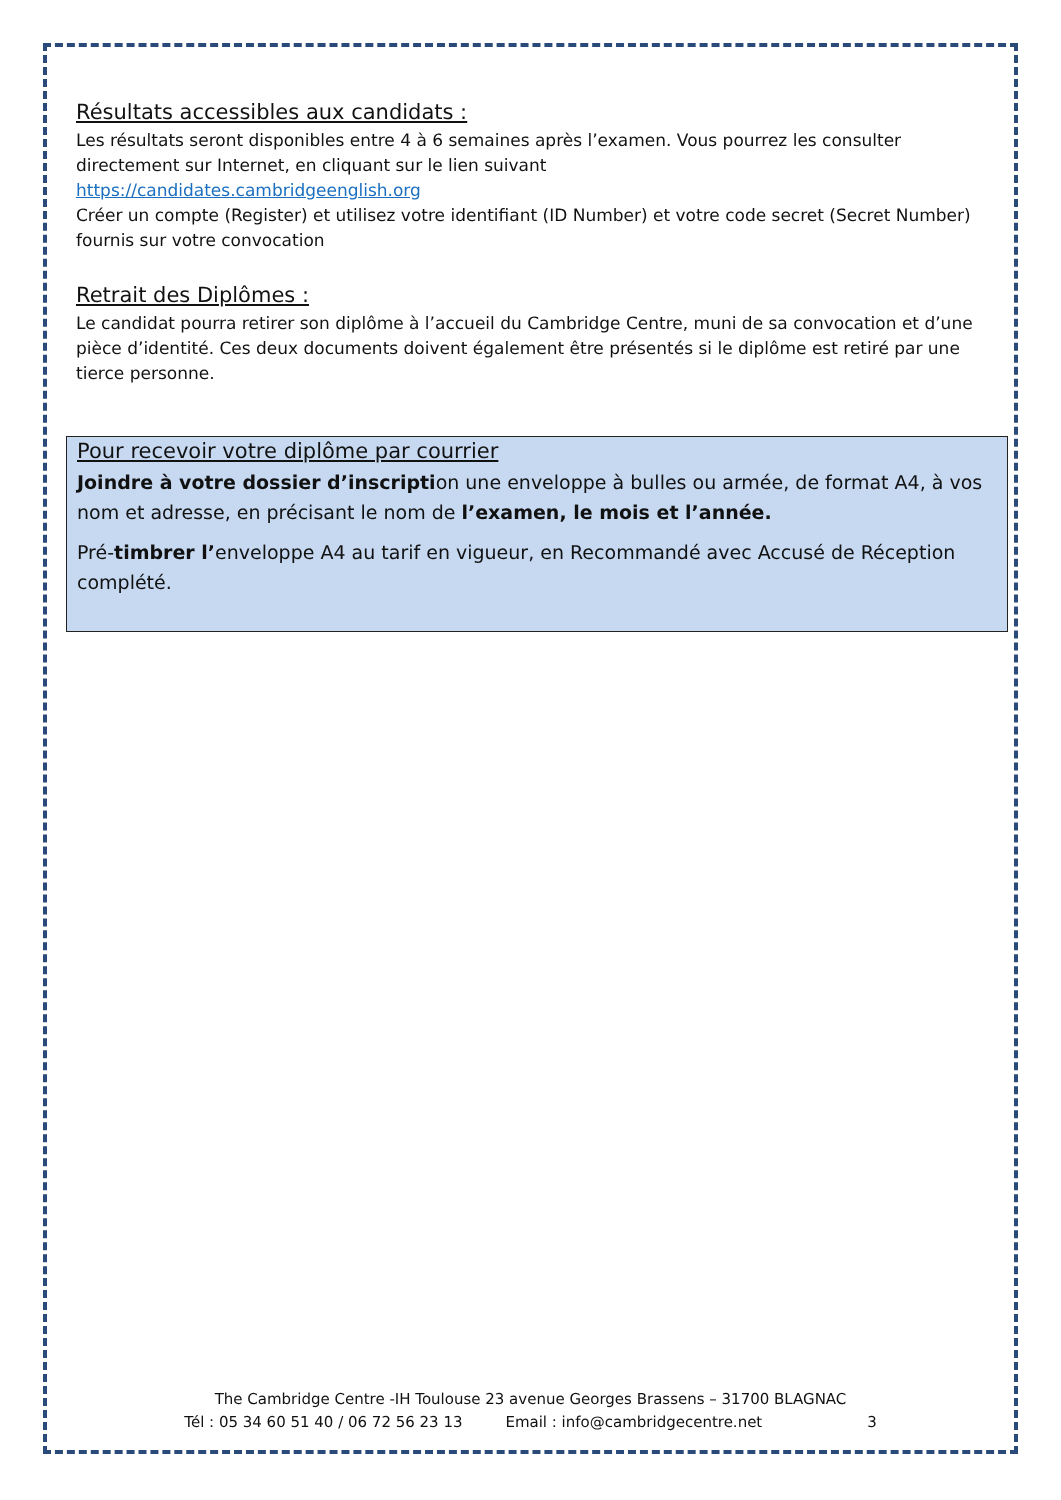Résultats accessibles aux candidats :
Les résultats seront disponibles entre 4 à 6 semaines après l’examen. Vous pourrez les consulter directement sur Internet, en cliquant sur le lien suivant
https://candidates.cambridgeenglish.org
Créer un compte (Register) et utilisez votre identifiant (ID Number) et votre code secret (Secret Number) fournis sur votre convocation
Retrait des Diplômes :
Le candidat pourra retirer son diplôme à l’accueil du Cambridge Centre, muni de sa convocation et d’une pièce d’identité. Ces deux documents doivent également être présentés si le diplôme est retiré par une tierce personne.
Pour recevoir votre diplôme par courrier
Joindre à votre dossier d’inscription une enveloppe à bulles ou armée, de format A4, à vos nom et adresse, en précisant le nom de l’examen, le mois et l’année.
Pré-timbrer l’enveloppe A4 au tarif en vigueur, en Recommandé avec Accusé de Réception complété.
The Cambridge Centre -IH Toulouse 23 avenue Georges Brassens – 31700 BLAGNAC
Tél : 05 34 60 51 40 / 06 72 56 23 13 Email : info@cambridgecentre.net 3